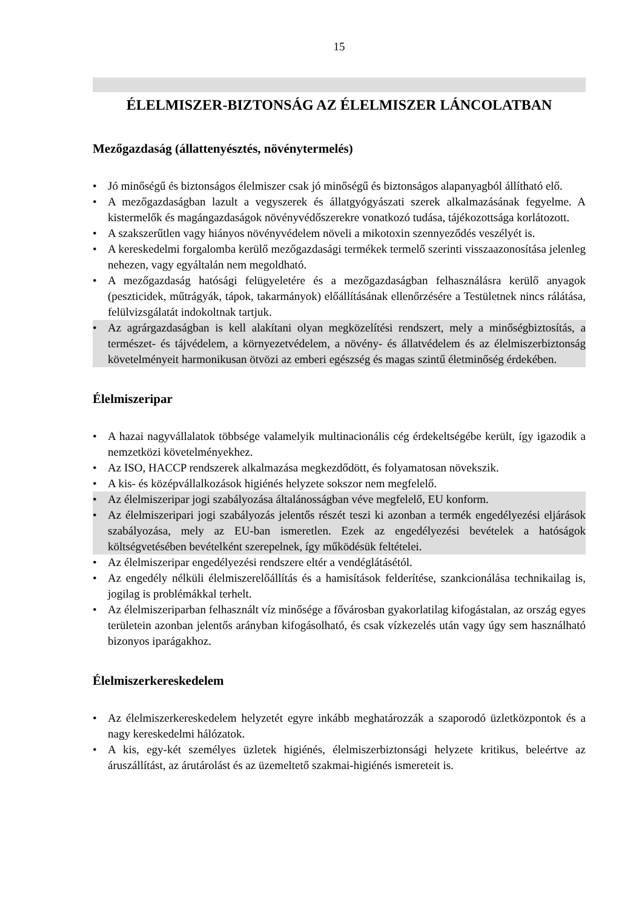15
ÉLELMISZER-BIZTONSÁG AZ ÉLELMISZER LÁNCOLATBAN
Mezőgazdaság (állattenyésztés, növénytermelés)
• Jó minőségű és biztonságos élelmiszer csak jó minőségű és biztonságos alapanyagból állítható elő.
• A mezőgazdaságban lazult a vegyszerek és állatgyógyászati szerek alkalmazásának fegyelme. A kistermelők és magángazdaságok növényvédőszerekre vonatkozó tudása, tájékozottsága korlátozott.
• A szakszerűtlen vagy hiányos növényvédelem növeli a mikotoxin szennyeződés veszélyét is.
• A kereskedelmi forgalomba kerülő mezőgazdasági termékek termelő szerinti visszaazonosítása jelenleg nehezen, vagy egyáltalán nem megoldható.
• A mezőgazdaság hatósági felügyeletére és a mezőgazdaságban felhasználásra kerülő anyagok (peszticidek, műtrágyák, tápok, takarmányok) előállításának ellenőrzésére a Testületnek nincs rálátása, felülvizsgálatát indokoltnak tartjuk.
• Az agrárgazdaságban is kell alakítani olyan megközelítési rendszert, mely a minőségbiztosítás, a természet- és tájvédelem, a környezetvédelem, a növény- és állatvédelem és az élelmiszerbiztonság követelményeit harmonikusan ötvözi az emberi egészség és magas szintű életminőség érdekében.
Élelmiszeripar
• A hazai nagyvállalatok többsége valamelyik multinacionális cég érdekeltségébe került, így igazodik a nemzetközi követelményekhez.
• Az ISO, HACCP rendszerek alkalmazása megkezdődött, és folyamatosan növekszik.
• A kis- és középvállalkozások higiénés helyzete sokszor nem megfelelő.
• Az élelmiszeripar jogi szabályozása általánosságban véve megfelelő, EU konform.
• Az élelmiszeripari jogi szabályozás jelentős részét teszi ki azonban a termék engedélyezési eljárások szabályozása, mely az EU-ban ismeretlen. Ezek az engedélyezési bevételek a hatóságok költségvetésében bevételként szerepelnek, így működésük feltételei.
• Az élelmiszeripar engedélyezési rendszere eltér a vendéglátásétól.
• Az engedély nélküli élelmiszerelőállítás és a hamisítások felderítése, szankcionálása technikailag is, jogilag is problémákkal terhelt.
• Az élelmiszeriparban felhasznált víz minősége a fővárosban gyakorlatilag kifogástalan, az ország egyes területein azonban jelentős arányban kifogásolható, és csak vízkezelés után vagy úgy sem használható bizonyos iparágakhoz.
Élelmiszerkereskedelem
• Az élelmiszerkereskedelem helyzetét egyre inkább meghatározzák a szaporodó üzletközpontok és a nagy kereskedelmi hálózatok.
• A kis, egy-két személyes üzletek higiénés, élelmiszerbiztonsági helyzete kritikus, beleértve az áruszállítást, az árutárolást és az üzemeltető szakmai-higiénés ismereteit is.